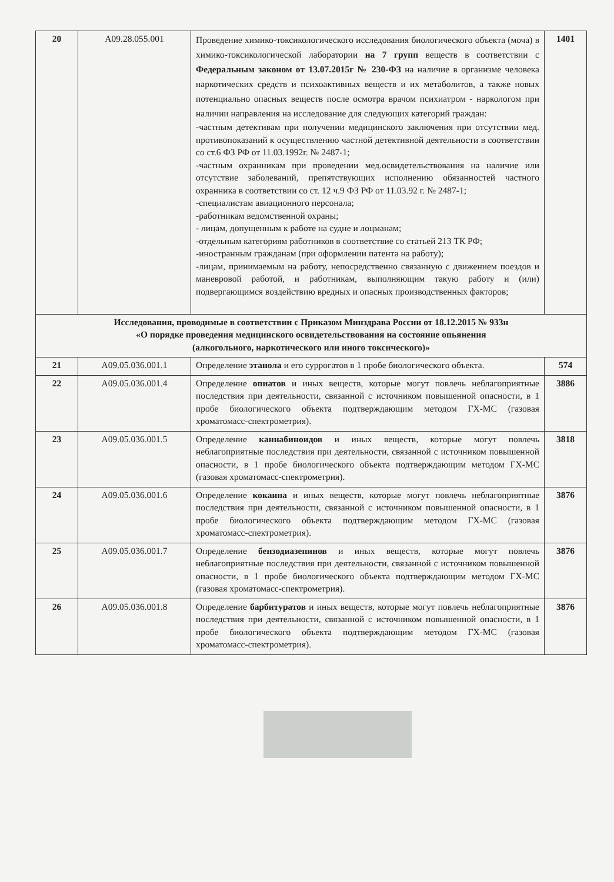| 20 | A09.28.055.001 | Проведение химико-токсикологического исследования биологического объекта (моча) в химико-токсикологической лаборатории на 7 групп веществ в соответствии с Федеральным законом от 13.07.2015г № 230-ФЗ на наличие в организме человека наркотических средств и психоактивных веществ и их метаболитов, а также новых потенциально опасных веществ после осмотра врачом психиатром - наркологом при наличии направления на исследование для следующих категорий граждан: -частным детективам при получении медицинского заключения при отсутствии мед. противопоказаний к осуществлению частной детективной деятельности в соответствии со ст.6 ФЗ РФ от 11.03.1992г. № 2487-1; -частным охранникам при проведении мед.освидетельствования на наличие или отсутствие заболеваний, препятствующих исполнению обязанностей частного охранника в соответствии со ст. 12 ч.9 ФЗ РФ от 11.03.92 г. № 2487-1; -специалистам авиационного персонала; -работникам ведомственной охраны; - лицам, допущенным к работе на судне и лоцманам; -отдельным категориям работников в соответствие со статьей 213 ТК РФ; -иностранным гражданам (при оформлении патента на работу); -лицам, принимаемым на работу, непосредственно связанную с движением поездов и маневровой работой, и работникам, выполняющим такую работу и (или) подвергающимся воздействию вредных и опасных производственных факторов; | 1401 |
| Исследования, проводимые в соответствии с Приказом Минздрава России от 18.12.2015 № 933н «О порядке проведения медицинского освидетельствования на состояние опьянения (алкогольного, наркотического или иного токсического)» | | | |
| 21 | A09.05.036.001.1 | Определение этанола и его суррогатов в 1 пробе биологического объекта. | 574 |
| 22 | A09.05.036.001.4 | Определение опиатов и иных веществ, которые могут повлечь неблагоприятные последствия при деятельности, связанной с источником повышенной опасности, в 1 пробе биологического объекта подтверждающим методом ГХ-МС (газовая хроматомасс-спектрометрия). | 3886 |
| 23 | A09.05.036.001.5 | Определение каннабиноидов и иных веществ, которые могут повлечь неблагоприятные последствия при деятельности, связанной с источником повышенной опасности, в 1 пробе биологического объекта подтверждающим методом ГХ-МС (газовая хроматомасс-спектрометрия). | 3818 |
| 24 | A09.05.036.001.6 | Определение кокаина и иных веществ, которые могут повлечь неблагоприятные последствия при деятельности, связанной с источником повышенной опасности, в 1 пробе биологического объекта подтверждающим методом ГХ-МС (газовая хроматомасс-спектрометрия). | 3876 |
| 25 | A09.05.036.001.7 | Определение бензодиазепинов и иных веществ, которые могут повлечь неблагоприятные последствия при деятельности, связанной с источником повышенной опасности, в 1 пробе биологического объекта подтверждающим методом ГХ-МС (газовая хроматомасс-спектрометрия). | 3876 |
| 26 | A09.05.036.001.8 | Определение барбитуратов и иных веществ, которые могут повлечь неблагоприятные последствия при деятельности, связанной с источником повышенной опасности, в 1 пробе биологического объекта подтверждающим методом ГХ-МС (газовая хроматомасс-спектрометрия). | 3876 |